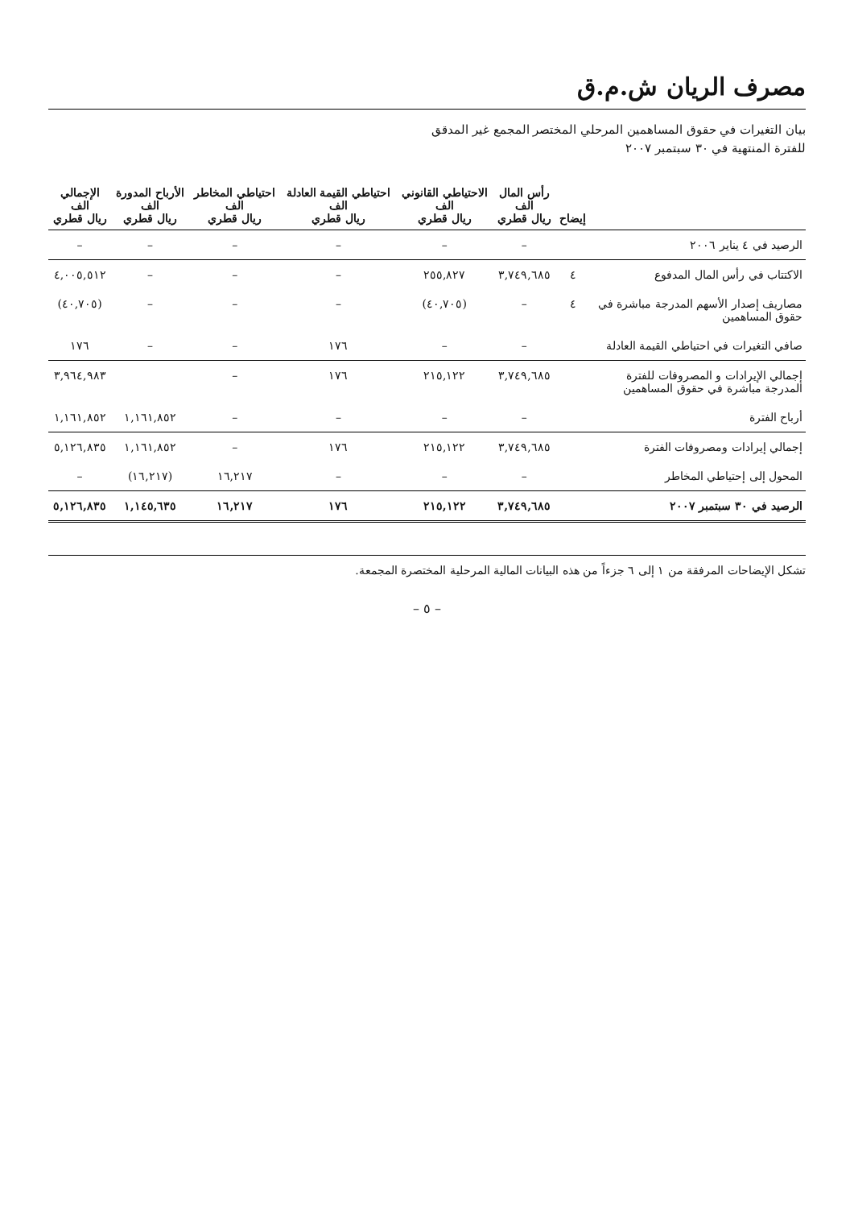مصرف الريان ش.م.ق
بيان التغيرات في حقوق المساهمين المرحلي المختصر المجمع غير المدقق
للفترة المنتهية في ٣٠ سبتمبر ٢٠٠٧
| | إيضاح | رأس المال الف ريال قطري | الاحتياطي القانوني الف ريال قطري | احتياطي القيمة العادلة الف ريال قطري | احتياطي المخاطر الف ريال قطري | الأرباح المدورة الف ريال قطري | الإجمالي الف ريال قطري |
| --- | --- | --- | --- | --- | --- | --- | --- |
| الرصيد في ٤ يناير ٢٠٠٦ | | – | – | – | – | – | – |
| الاكتتاب في رأس المال المدفوع | ٤ | ٣,٧٤٩,٦٨٥ | ٢٥٥,٨٢٧ | – | – | – | ٤,٠٠٥,٥١٢ |
| مصاريف إصدار الأسهم المدرجة مباشرة في حقوق المساهمين | ٤ | – | (٤٠,٧٠٥) | – | – | – | (٤٠,٧٠٥) |
| صافي التغيرات في احتياطي القيمة العادلة | | – | – | ١٧٦ | – | – | ١٧٦ |
| إجمالي الإيرادات و المصروفات للفترة المدرجة مباشرة في حقوق المساهمين | | ٣,٧٤٩,٦٨٥ | ٢١٥,١٢٢ | ١٧٦ | – | | ٣,٩٦٤,٩٨٣ |
| أرباح الفترة | | – | – | – | – | ١,١٦١,٨٥٢ | ١,١٦١,٨٥٢ |
| إجمالي إيرادات ومصروفات الفترة | | ٣,٧٤٩,٦٨٥ | ٢١٥,١٢٢ | ١٧٦ | – | ١,١٦١,٨٥٢ | ٥,١٢٦,٨٣٥ |
| المحول إلى إحتياطي المخاطر | | – | – | – | ١٦,٢١٧ | (١٦,٢١٧) | – |
| الرصيد في ٣٠ سبتمبر ٢٠٠٧ | | ٣,٧٤٩,٦٨٥ | ٢١٥,١٢٢ | ١٧٦ | ١٦,٢١٧ | ١,١٤٥,٦٣٥ | ٥,١٢٦,٨٣٥ |
تشكل الإيضاحات المرفقة من ١ إلى ٦ جزءاً من هذه البيانات المالية المرحلية المختصرة المجمعة.
– ٥ –